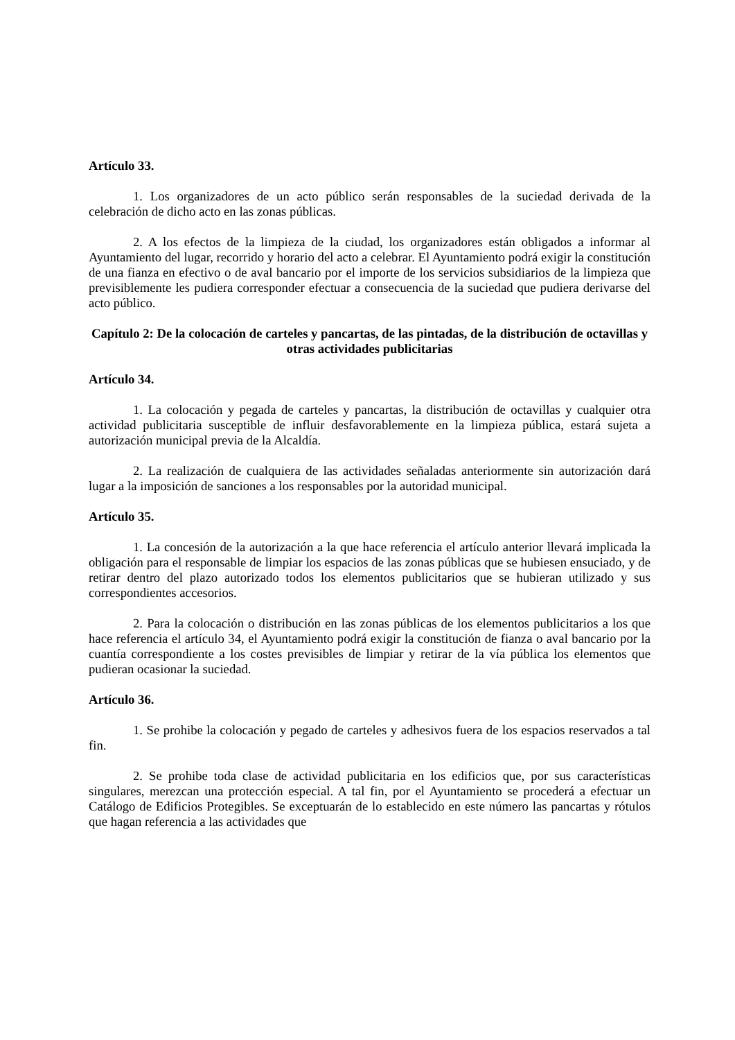Artículo 33.
1. Los organizadores de un acto público serán responsables de la suciedad derivada de la celebración de dicho acto en las zonas públicas.
2. A los efectos de la limpieza de la ciudad, los organizadores están obligados a informar al Ayuntamiento del lugar, recorrido y horario del acto a celebrar. El Ayuntamiento podrá exigir la constitución de una fianza en efectivo o de aval bancario por el importe de los servicios subsidiarios de la limpieza que previsiblemente les pudiera corresponder efectuar a consecuencia de la suciedad que pudiera derivarse del acto público.
Capítulo 2: De la colocación de carteles y pancartas, de las pintadas, de la distribución de octavillas y otras actividades publicitarias
Artículo 34.
1. La colocación y pegada de carteles y pancartas, la distribución de octavillas y cualquier otra actividad publicitaria susceptible de influir desfavorablemente en la limpieza pública, estará sujeta a autorización municipal previa de la Alcaldía.
2. La realización de cualquiera de las actividades señaladas anteriormente sin autorización dará lugar a la imposición de sanciones a los responsables por la autoridad municipal.
Artículo 35.
1. La concesión de la autorización a la que hace referencia el artículo anterior llevará implicada la obligación para el responsable de limpiar los espacios de las zonas públicas que se hubiesen ensuciado, y de retirar dentro del plazo autorizado todos los elementos publicitarios que se hubieran utilizado y sus correspondientes accesorios.
2. Para la colocación o distribución en las zonas públicas de los elementos publicitarios a los que hace referencia el artículo 34, el Ayuntamiento podrá exigir la constitución de fianza o aval bancario por la cuantía correspondiente a los costes previsibles de limpiar y retirar de la vía pública los elementos que pudieran ocasionar la suciedad.
Artículo 36.
1. Se prohibe la colocación y pegado de carteles y adhesivos fuera de los espacios reservados a tal fin.
2. Se prohibe toda clase de actividad publicitaria en los edificios que, por sus características singulares, merezcan una protección especial. A tal fin, por el Ayuntamiento se procederá a efectuar un Catálogo de Edificios Protegibles. Se exceptuarán de lo establecido en este número las pancartas y rótulos que hagan referencia a las actividades que